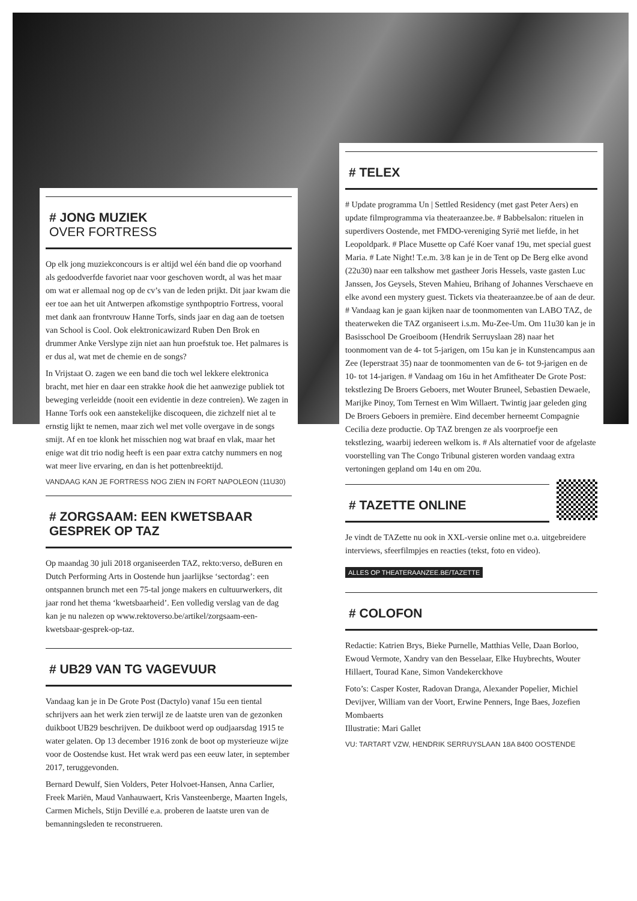# JONG MUZIEK
OVER FORTRESS
Op elk jong muziekconcours is er altijd wel één band die op voorhand als gedoodverfde favoriet naar voor geschoven wordt, al was het maar om wat er allemaal nog op de cv’s van de leden prijkt. Dit jaar kwam die eer toe aan het uit Antwerpen afkomstige synthpoptrio Fortress, vooral met dank aan frontvrouw Hanne Torfs, sinds jaar en dag aan de toetsen van School is Cool. Ook elektronicawizard Ruben Den Brok en drummer Anke Verslype zijn niet aan hun proefstuk toe. Het palmares is er dus al, wat met de chemie en de songs?
In Vrijstaat O. zagen we een band die toch wel lekkere elektronica bracht, met hier en daar een strakke hook die het aanwezige publiek tot beweging verleidde (nooit een evidentie in deze contreien). We zagen in Hanne Torfs ook een aanstekelijke discoqueen, die zichzelf niet al te ernstig lijkt te nemen, maar zich wel met volle overgave in de songs smijt. Af en toe klonk het misschien nog wat braaf en vlak, maar het enige wat dit trio nodig heeft is een paar extra catchy nummers en nog wat meer live ervaring, en dan is het pottenbreektijd.
VANDAAG KAN JE FORTRESS NOG ZIEN IN FORT NAPOLEON (11U30)
# ZORGSAAM: EEN KWETSBAAR GESPREK OP TAZ
Op maandag 30 juli 2018 organiseerden TAZ, rekto:verso, deBuren en Dutch Performing Arts in Oostende hun jaarlijkse ‘sectordag’: een ontspannen brunch met een 75-tal jonge makers en cultuurwerkers, dit jaar rond het thema ‘kwetsbaarheid’. Een volledig verslag van de dag kan je nu nalezen op www.rektoverso.be/artikel/zorgsaam-een-kwetsbaar-gesprek-op-taz.
# UB29 VAN TG VAGEVUUR
Vandaag kan je in De Grote Post (Dactylo) vanaf 15u een tiental schrijvers aan het werk zien terwijl ze de laatste uren van de gezonken duikboot UB29 beschrijven. De duikboot werd op oudjaarsdag 1915 te water gelaten. Op 13 december 1916 zonk de boot op mysterieuze wijze voor de Oostendse kust. Het wrak werd pas een eeuw later, in september 2017, teruggevonden.
Bernard Dewulf, Sien Volders, Peter Holvoet-Hansen, Anna Carlier, Freek Mariën, Maud Vanhauwaert, Kris Vansteenberge, Maarten Ingels, Carmen Michels, Stijn Devillé e.a. proberen de laatste uren van de bemanningsleden te reconstrueren.
# TELEX
# Update programma Un | Settled Residency (met gast Peter Aers) en update filmprogramma via theateraanzee.be. # Babbelsalon: rituelen in superdivers Oostende, met FMDO-vereniging Syrië met liefde, in het Leopoldpark. # Place Musette op Café Koer vanaf 19u, met special guest Maria. # Late Night! T.e.m. 3/8 kan je in de Tent op De Berg elke avond (22u30) naar een talkshow met gastheer Joris Hessels, vaste gasten Luc Janssen, Jos Geysels, Steven Mahieu, Brihang of Johannes Verschaeve en elke avond een mystery guest. Tickets via theateraanzee.be of aan de deur. # Vandaag kan je gaan kijken naar de toonmomenten van LABO TAZ, de theaterweken die TAZ organiseert i.s.m. Mu-Zee-Um. Om 11u30 kan je in Basisschool De Groeiboom (Hendrik Serruyslaan 28) naar het toonmoment van de 4- tot 5-jarigen, om 15u kan je in Kunstencampus aan Zee (Ieperstraat 35) naar de toonmomenten van de 6- tot 9-jarigen en de 10- tot 14-jarigen. # Vandaag om 16u in het Amfitheater De Grote Post: tekstlezing De Broers Geboers, met Wouter Bruneel, Sebastien Dewaele, Marijke Pinoy, Tom Ternest en Wim Willaert. Twintig jaar geleden ging De Broers Geboers in première. Eind december herneemt Compagnie Cecilia deze productie. Op TAZ brengen ze als voorproefje een tekstlezing, waarbij iedereen welkom is. # Als alternatief voor de afgelaste voorstelling van The Congo Tribunal gisteren worden vandaag extra vertoningen gepland om 14u en om 20u.
# TAZETTE ONLINE
Je vindt de TAZette nu ook in XXL-versie online met o.a. uitgebreidere interviews, sfeerfilmpjes en reacties (tekst, foto en video).
ALLES OP THEATERAANZEE.BE/TAZETTE
# COLOFON
Redactie: Katrien Brys, Bieke Purnelle, Matthias Velle, Daan Borloo, Ewoud Vermote, Xandry van den Besselaar, Elke Huybrechts, Wouter Hillaert, Tourad Kane, Simon Vandekerckhove
Foto’s: Casper Koster, Radovan Dranga, Alexander Popelier, Michiel Devijver, William van der Voort, Erwine Penners, Inge Baes, Jozefien Mombaerts
Illustratie: Mari Gallet
VU: TARTART VZW, HENDRIK SERRUYSLAAN 18A 8400 OOSTENDE